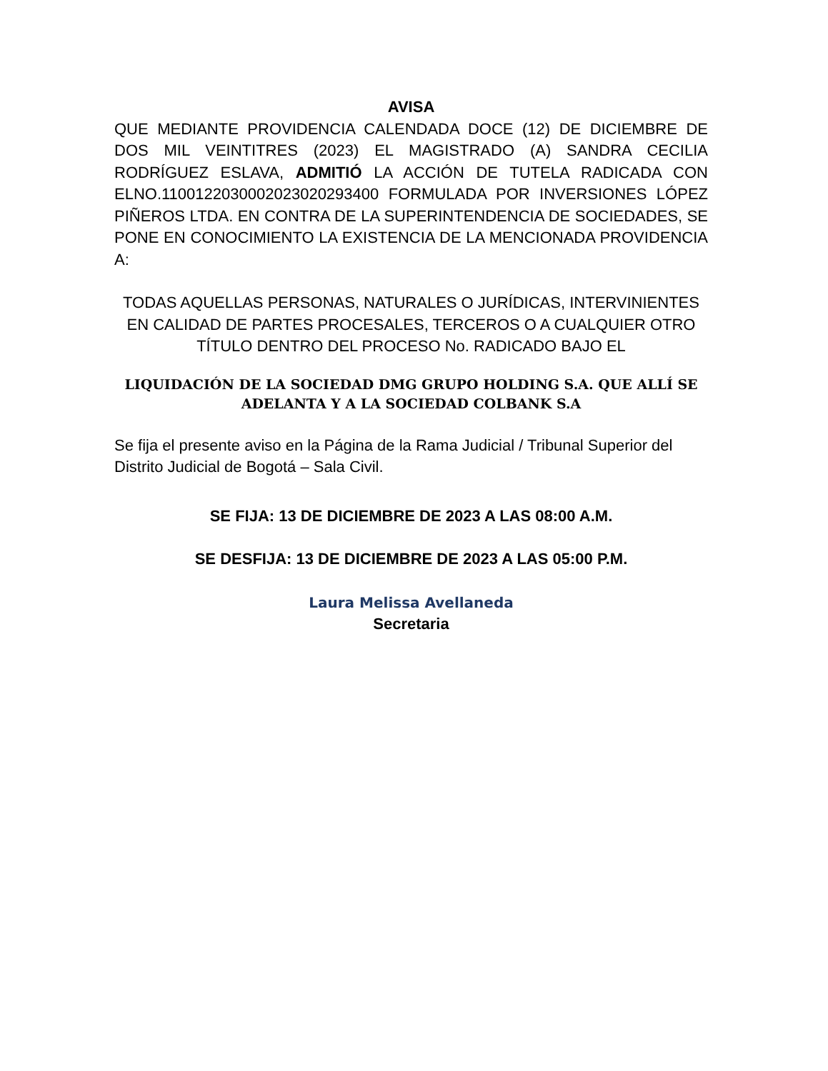AVISA
QUE MEDIANTE PROVIDENCIA CALENDADA DOCE (12) DE DICIEMBRE DE DOS MIL VEINTITRES (2023) EL MAGISTRADO (A) SANDRA CECILIA RODRÍGUEZ ESLAVA, ADMITIÓ LA ACCIÓN DE TUTELA RADICADA CON ELNO.11001220300020230202934​00 FORMULADA POR INVERSIONES LÓPEZ PIÑEROS LTDA. EN CONTRA DE LA SUPERINTENDENCIA DE SOCIEDADES, SE PONE EN CONOCIMIENTO LA EXISTENCIA DE LA MENCIONADA PROVIDENCIA A:
TODAS AQUELLAS PERSONAS, NATURALES O JURÍDICAS, INTERVINIENTES EN CALIDAD DE PARTES PROCESALES, TERCEROS O A CUALQUIER OTRO TÍTULO DENTRO DEL PROCESO No. RADICADO BAJO EL
LIQUIDACIÓN DE LA SOCIEDAD DMG GRUPO HOLDING S.A. QUE ALLÍ SE ADELANTA Y A LA SOCIEDAD COLBANK S.A
Se fija el presente aviso en la Página de la Rama Judicial / Tribunal Superior del Distrito Judicial de Bogotá – Sala Civil.
SE FIJA: 13 DE DICIEMBRE DE 2023 A LAS 08:00 A.M.
SE DESFIJA: 13 DE DICIEMBRE DE 2023 A LAS 05:00 P.M.
Laura Melissa Avellaneda
Secretaria